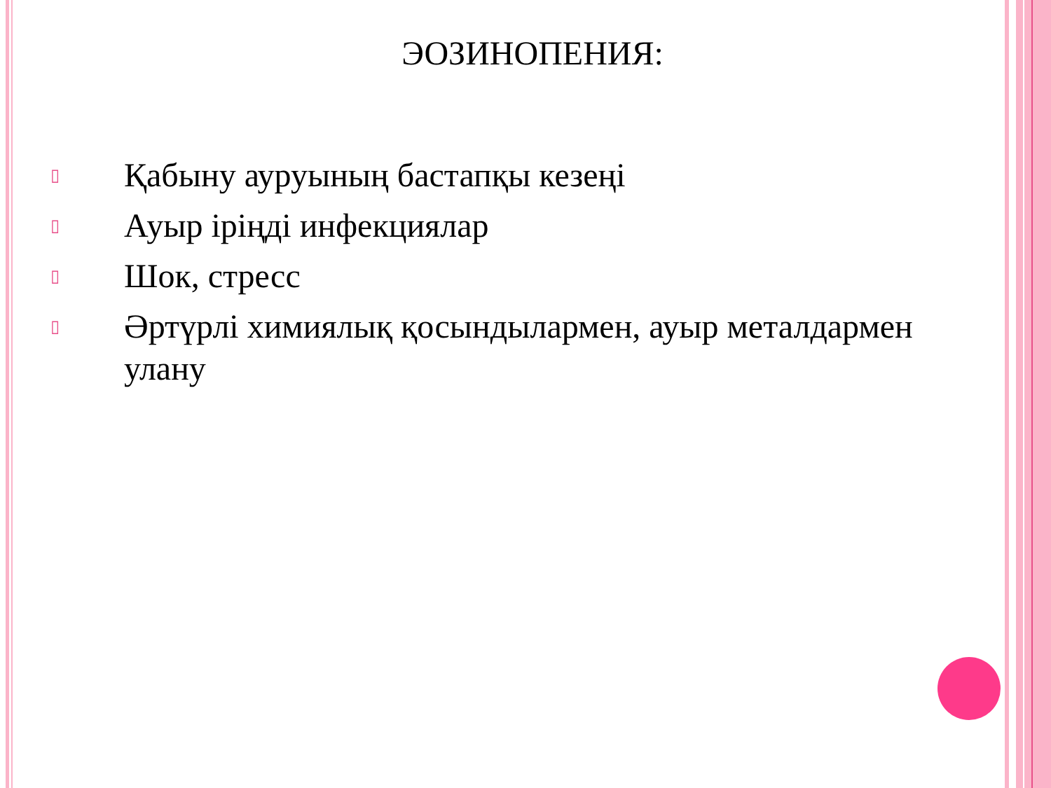ЭОЗИНОПЕНИЯ:
▯ Қабыну ауруының бастапқы кезеңі
▯ Ауыр іріңді инфекциялар
▯ Шок, стресс
▯ Әртүрлі химиялық қосындылармен, ауыр металдармен улану